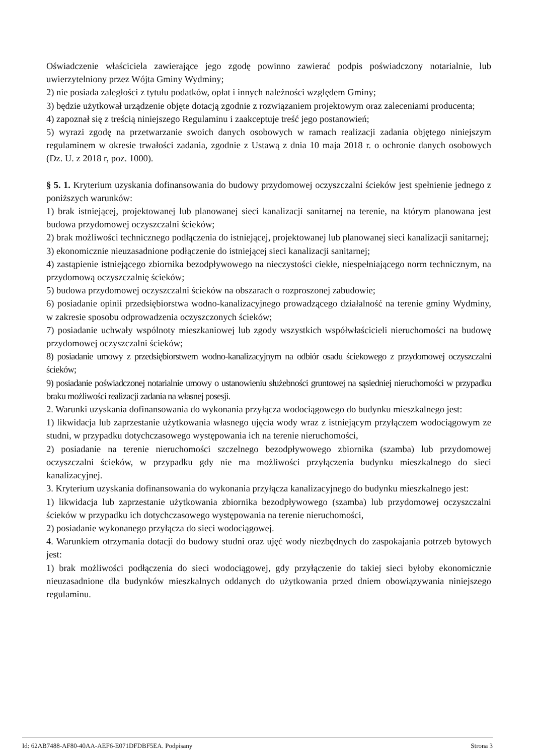Oświadczenie właściciela zawierające jego zgodę powinno zawierać podpis poświadczony notarialnie, lub uwierzytelniony przez Wójta Gminy Wydminy;
2) nie posiada zaległości z tytułu podatków, opłat i innych należności względem Gminy;
3) będzie użytkował urządzenie objęte dotacją zgodnie z rozwiązaniem projektowym oraz zaleceniami producenta;
4) zapoznał się z treścią niniejszego Regulaminu i zaakceptuje treść jego postanowień;
5) wyrazi zgodę na przetwarzanie swoich danych osobowych w ramach realizacji zadania objętego niniejszym regulaminem w okresie trwałości zadania, zgodnie z Ustawą z dnia 10 maja 2018 r. o ochronie danych osobowych (Dz. U. z 2018 r, poz. 1000).
§ 5. 1. Kryterium uzyskania dofinansowania do budowy przydomowej oczyszczalni ścieków jest spełnienie jednego z poniższych warunków:
1) brak istniejącej, projektowanej lub planowanej sieci kanalizacji sanitarnej na terenie, na którym planowana jest budowa przydomowej oczyszczalni ścieków;
2) brak możliwości technicznego podłączenia do istniejącej, projektowanej lub planowanej sieci kanalizacji sanitarnej;
3) ekonomicznie nieuzasadnione podłączenie do istniejącej sieci kanalizacji sanitarnej;
4) zastąpienie istniejącego zbiornika bezodpływowego na nieczystości ciekłe, niespełniającego norm technicznym, na przydomową oczyszczalnię ścieków;
5) budowa przydomowej oczyszczalni ścieków na obszarach o rozproszonej zabudowie;
6) posiadanie opinii przedsiębiorstwa wodno-kanalizacyjnego prowadzącego działalność na terenie gminy Wydminy, w zakresie sposobu odprowadzenia oczyszczonych ścieków;
7) posiadanie uchwały wspólnoty mieszkaniowej lub zgody wszystkich współwłaścicieli nieruchomości na budowę przydomowej oczyszczalni ścieków;
8) posiadanie umowy z przedsiębiorstwem wodno-kanalizacyjnym na odbiór osadu ściekowego z przydomowej oczyszczalni ścieków;
9) posiadanie poświadczonej notarialnie umowy o ustanowieniu służebności gruntowej na sąsiedniej nieruchomości w przypadku braku możliwości realizacji zadania na własnej posesji.
2. Warunki uzyskania dofinansowania do wykonania przyłącza wodociągowego do budynku mieszkalnego jest:
1) likwidacja lub zaprzestanie użytkowania własnego ujęcia wody wraz z istniejącym przyłączem wodociągowym ze studni, w przypadku dotychczasowego występowania ich na terenie nieruchomości,
2) posiadanie na terenie nieruchomości szczelnego bezodpływowego zbiornika (szamba) lub przydomowej oczyszczalni ścieków, w przypadku gdy nie ma możliwości przyłączenia budynku mieszkalnego do sieci kanalizacyjnej.
3. Kryterium uzyskania dofinansowania do wykonania przyłącza kanalizacyjnego do budynku mieszkalnego jest:
1) likwidacja lub zaprzestanie użytkowania zbiornika bezodpływowego (szamba) lub przydomowej oczyszczalni ścieków w przypadku ich dotychczasowego występowania na terenie nieruchomości,
2) posiadanie wykonanego przyłącza do sieci wodociągowej.
4. Warunkiem otrzymania dotacji do budowy studni oraz ujęć wody niezbędnych do zaspokajania potrzeb bytowych jest:
1) brak możliwości podłączenia do sieci wodociągowej, gdy przyłączenie do takiej sieci byłoby ekonomicznie nieuzasadnione dla budynków mieszkalnych oddanych do użytkowania przed dniem obowiązywania niniejszego regulaminu.
Id: 62AB7488-AF80-40AA-AEF6-E071DFDBF5EA. Podpisany Strona 3